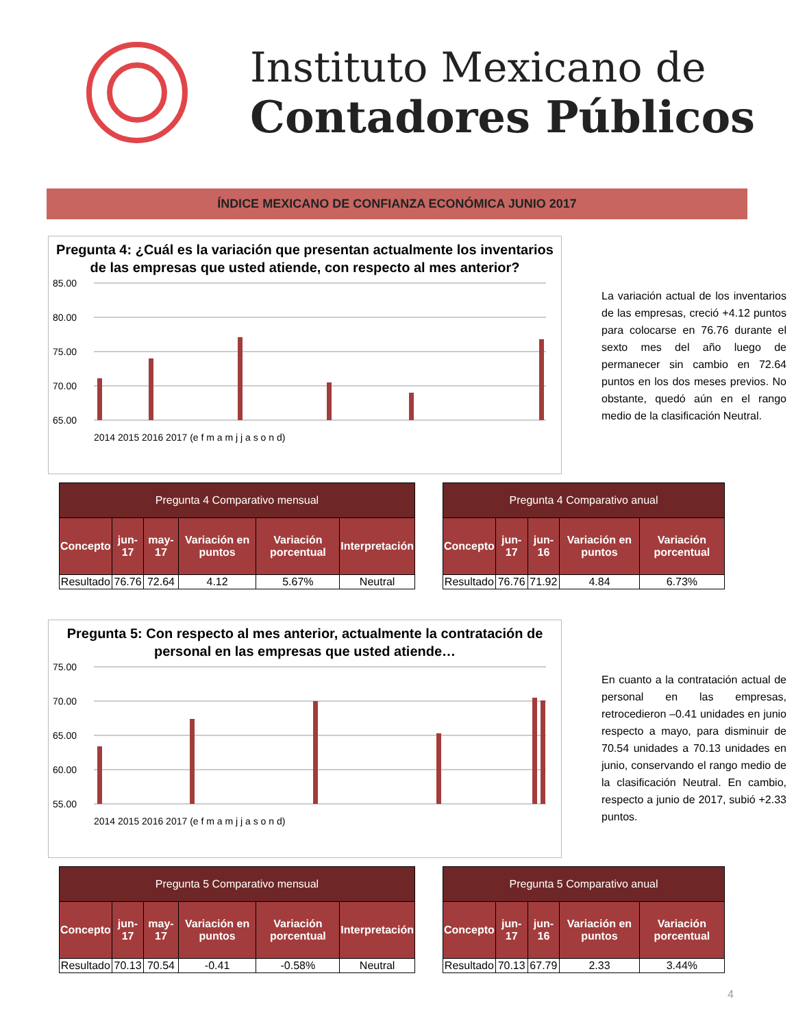Instituto Mexicano de
Contadores Públicos
ÍNDICE MEXICANO DE CONFIANZA ECONÓMICA JUNIO 2017
Pregunta 4: ¿Cuál es la variación que presentan actualmente los inventarios de las empresas que usted atiende, con respecto al mes anterior?
85.00
80.00
75.00
70.00
65.00
2014 2015 2016 2017 (e f m a m j j a s o n d)
La variación actual de los inventarios de las empresas, creció +4.12 puntos para colocarse en 76.76 durante el sexto mes del año luego de permanecer sin cambio en 72.64 puntos en los dos meses previos. No obstante, quedó aún en el rango medio de la clasificación Neutral.
| Pregunta 4 Comparativo mensual | | | | | |
| --- | --- | --- | --- | --- | --- |
| Concepto | jun-17 | may-17 | Variación en puntos | Variación porcentual | Interpretación |
| Resultado | 76.76 | 72.64 | 4.12 | 5.67% | Neutral |
| Pregunta 4 Comparativo anual | | | | |
| --- | --- | --- | --- | --- |
| Concepto | jun-17 | jun-16 | Variación en puntos | Variación porcentual |
| Resultado | 76.76 | 71.92 | 4.84 | 6.73% |
Pregunta 5: Con respecto al mes anterior, actualmente la contratación de personal en las empresas que usted atiende…
75.00
70.00
65.00
60.00
55.00
2014 2015 2016 2017 (e f m a m j j a s o n d)
En cuanto a la contratación actual de personal en las empresas, retrocedieron –0.41 unidades en junio respecto a mayo, para disminuir de 70.54 unidades a 70.13 unidades en junio, conservando el rango medio de la clasificación Neutral. En cambio, respecto a junio de 2017, subió +2.33 puntos.
| Pregunta 5 Comparativo mensual | | | | | |
| --- | --- | --- | --- | --- | --- |
| Concepto | jun-17 | may-17 | Variación en puntos | Variación porcentual | Interpretación |
| Resultado | 70.13 | 70.54 | -0.41 | -0.58% | Neutral |
| Pregunta 5 Comparativo anual | | | | |
| --- | --- | --- | --- | --- |
| Concepto | jun-17 | jun-16 | Variación en puntos | Variación porcentual |
| Resultado | 70.13 | 67.79 | 2.33 | 3.44% |
4